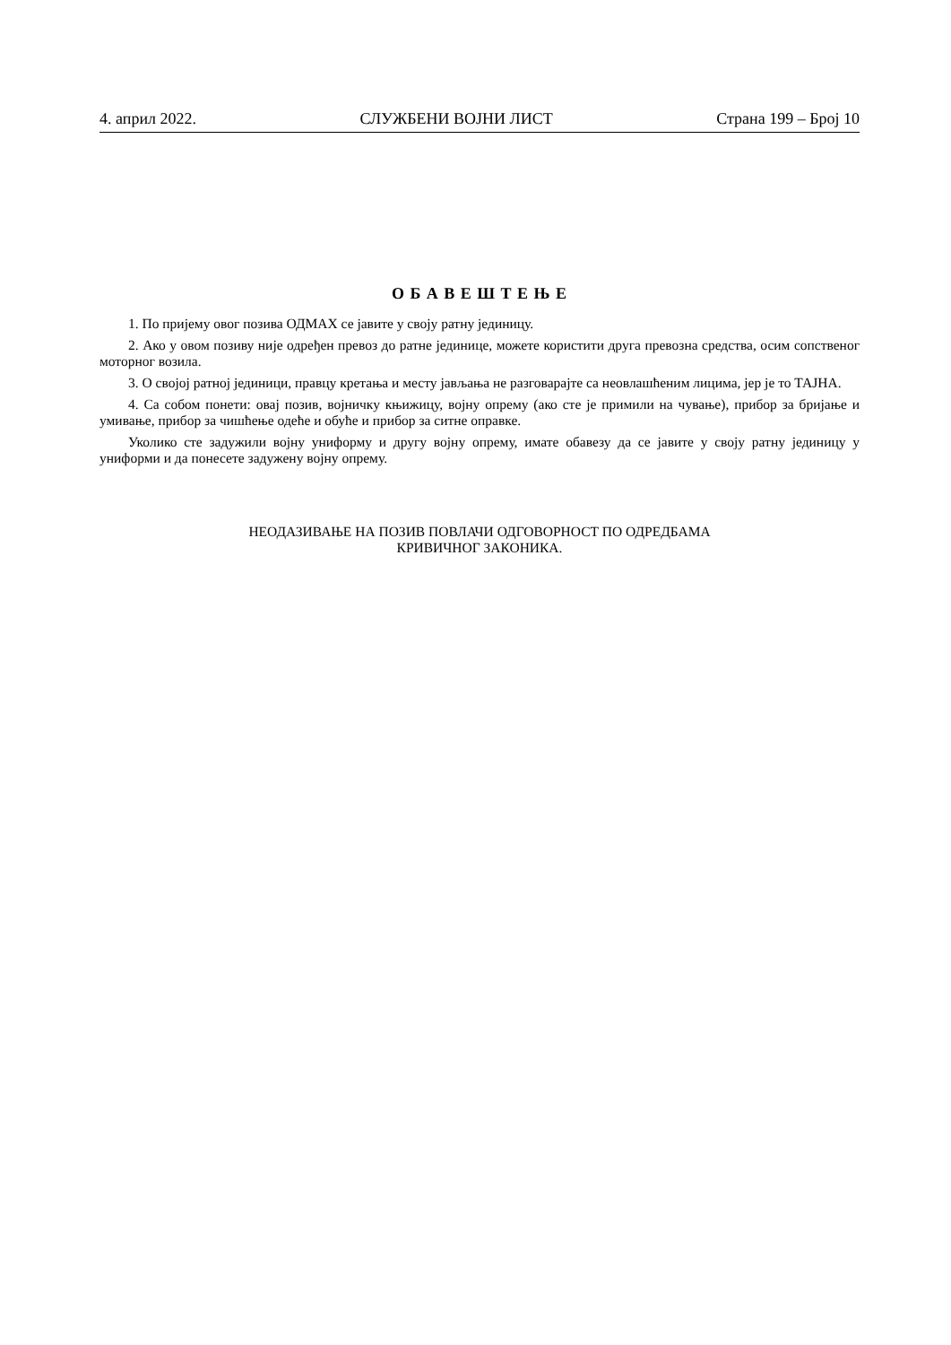4. април 2022. СЛУЖБЕНИ ВОЈНИ ЛИСТ Страна 199 – Број 10
О Б А В Е Ш Т Е Њ Е
1. По пријему овог позива ОДМАХ се јавите у своју ратну јединицу.
2. Ако у овом позиву није одређен превоз до ратне јединице, можете користити друга превозна средства, осим сопственог моторног возила.
3. О својој ратној јединици, правцу кретања и месту јављања не разговарајте са неовлашћеним лицима, јер је то ТАЈНА.
4. Са собом понети: овај позив, војничку књижицу, војну опрему (ако сте је примили на чување), прибор за бријање и умивање, прибор за чишћење одеће и обуће и прибор за ситне оправке.
Уколико сте задужили војну униформу и другу војну опрему, имате обавезу да се јавите у своју ратну јединицу у униформи и да понесете задужену војну опрему.
НЕОДАЗИВАЊЕ НА ПОЗИВ ПОВЛАЧИ ОДГОВОРНОСТ ПО ОДРЕДБАМА
КРИВИЧНОГ ЗАКОНИКА.